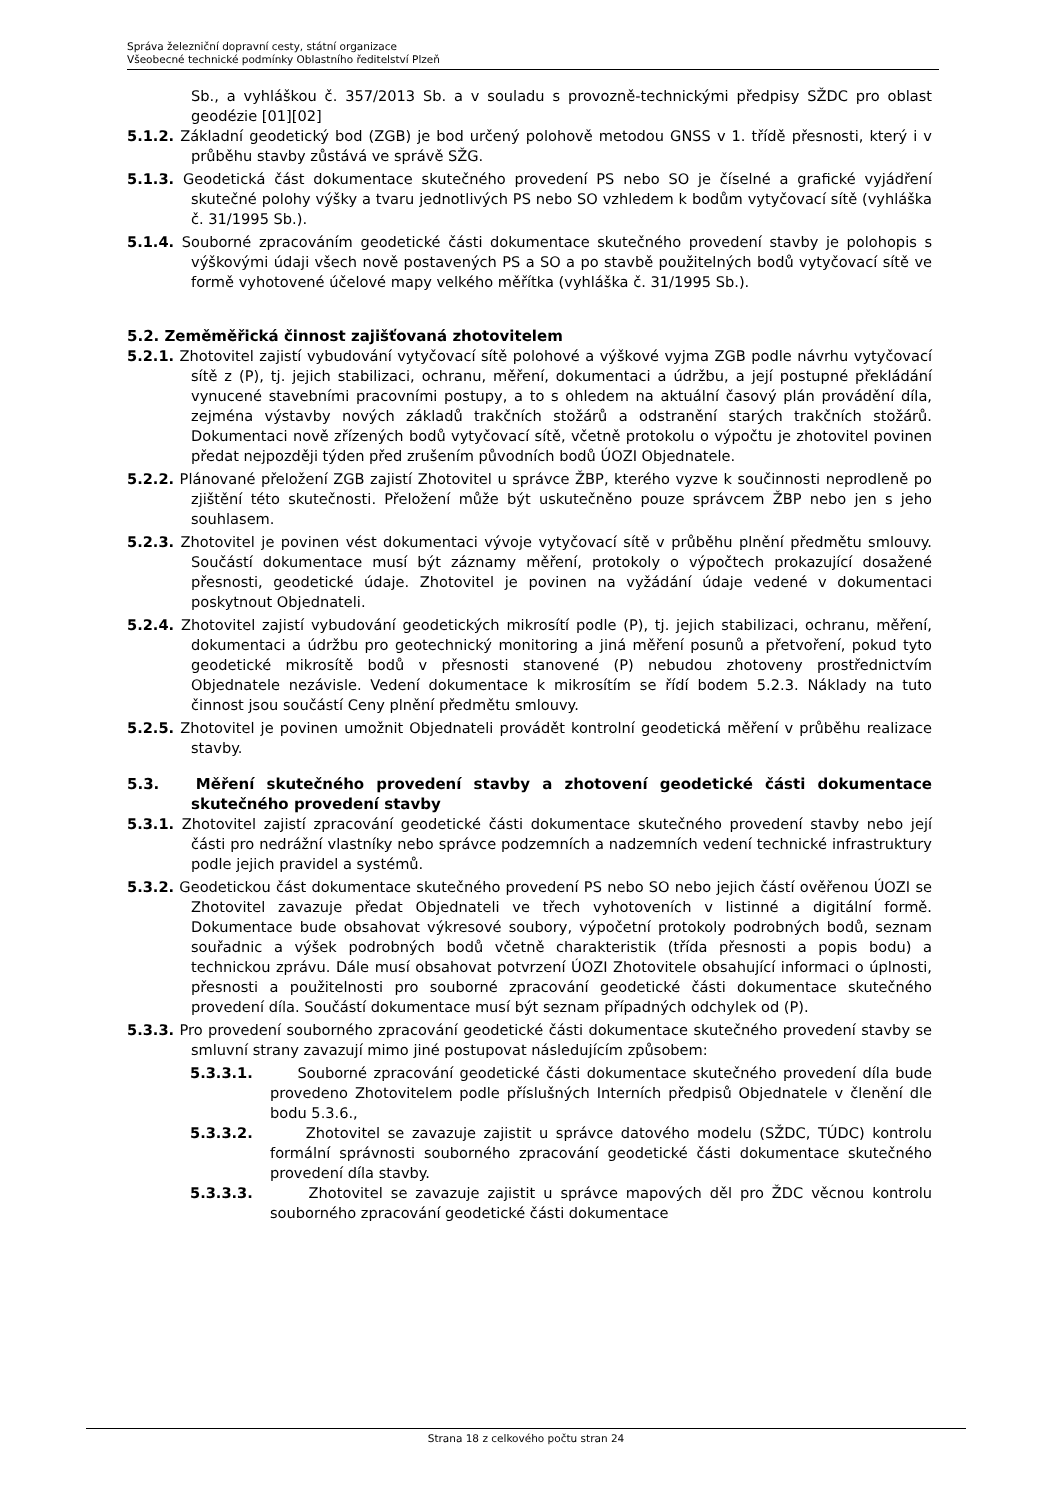Správa železniční dopravní cesty, státní organizace
Všeobecné technické podmínky Oblastního ředitelství Plzeň
Sb., a vyhláškou č. 357/2013 Sb. a v souladu s provozně-technickými předpisy SŽDC pro oblast geodézie [01][02]
5.1.2. Základní geodetický bod (ZGB) je bod určený polohově metodou GNSS v 1. třídě přesnosti, který i v průběhu stavby zůstává ve správě SŽG.
5.1.3. Geodetická část dokumentace skutečného provedení PS nebo SO je číselné a grafické vyjádření skutečné polohy výšky a tvaru jednotlivých PS nebo SO vzhledem k bodům vytyčovací sítě (vyhláška č. 31/1995 Sb.).
5.1.4. Souborné zpracováním geodetické části dokumentace skutečného provedení stavby je polohopis s výškovými údaji všech nově postavených PS a SO a po stavbě použitelných bodů vytyčovací sítě ve formě vyhotovené účelové mapy velkého měřítka (vyhláška č. 31/1995 Sb.).
5.2. Zeměměřická činnost zajišťovaná zhotovitelem
5.2.1. Zhotovitel zajistí vybudování vytyčovací sítě polohové a výškové vyjma ZGB podle návrhu vytyčovací sítě z (P), tj. jejich stabilizaci, ochranu, měření, dokumentaci a údržbu, a její postupné překládání vynucené stavebními pracovními postupy, a to s ohledem na aktuální časový plán provádění díla, zejména výstavby nových základů trakčních stožárů a odstranění starých trakčních stožárů. Dokumentaci nově zřízených bodů vytyčovací sítě, včetně protokolu o výpočtu je zhotovitel povinen předat nejpozději týden před zrušením původních bodů ÚOZI Objednatele.
5.2.2. Plánované přeložení ZGB zajistí Zhotovitel u správce ŽBP, kterého vyzve k součinnosti neprodleně po zjištění této skutečnosti. Přeložení může být uskutečněno pouze správcem ŽBP nebo jen s jeho souhlasem.
5.2.3. Zhotovitel je povinen vést dokumentaci vývoje vytyčovací sítě v průběhu plnění předmětu smlouvy. Součástí dokumentace musí být záznamy měření, protokoly o výpočtech prokazující dosažené přesnosti, geodetické údaje. Zhotovitel je povinen na vyžádání údaje vedené v dokumentaci poskytnout Objednateli.
5.2.4. Zhotovitel zajistí vybudování geodetických mikrosítí podle (P), tj. jejich stabilizaci, ochranu, měření, dokumentaci a údržbu pro geotechnický monitoring a jiná měření posunů a přetvoření, pokud tyto geodetické mikrosítě bodů v přesnosti stanovené (P) nebudou zhotoveny prostřednictvím Objednatele nezávisle. Vedení dokumentace k mikrosítím se řídí bodem 5.2.3. Náklady na tuto činnost jsou součástí Ceny plnění předmětu smlouvy.
5.2.5. Zhotovitel je povinen umožnit Objednateli provádět kontrolní geodetická měření v průběhu realizace stavby.
5.3. Měření skutečného provedení stavby a zhotovení geodetické části dokumentace skutečného provedení stavby
5.3.1. Zhotovitel zajistí zpracování geodetické části dokumentace skutečného provedení stavby nebo její části pro nedrážní vlastníky nebo správce podzemních a nadzemních vedení technické infrastruktury podle jejich pravidel a systémů.
5.3.2. Geodetickou část dokumentace skutečného provedení PS nebo SO nebo jejich částí ověřenou ÚOZI se Zhotovitel zavazuje předat Objednateli ve třech vyhotoveních v listinné a digitální formě. Dokumentace bude obsahovat výkresové soubory, výpočetní protokoly podrobných bodů, seznam souřadnic a výšek podrobných bodů včetně charakteristik (třída přesnosti a popis bodu) a technickou zprávu. Dále musí obsahovat potvrzení ÚOZI Zhotovitele obsahující informaci o úplnosti, přesnosti a použitelnosti pro souborné zpracování geodetické části dokumentace skutečného provedení díla. Součástí dokumentace musí být seznam případných odchylek od (P).
5.3.3. Pro provedení souborného zpracování geodetické části dokumentace skutečného provedení stavby se smluvní strany zavazují mimo jiné postupovat následujícím způsobem:
5.3.3.1. Souborné zpracování geodetické části dokumentace skutečného provedení díla bude provedeno Zhotovitelem podle příslušných Interních předpisů Objednatele v členění dle bodu 5.3.6.,
5.3.3.2. Zhotovitel se zavazuje zajistit u správce datového modelu (SŽDC, TÚDC) kontrolu formální správnosti souborného zpracování geodetické části dokumentace skutečného provedení díla stavby.
5.3.3.3. Zhotovitel se zavazuje zajistit u správce mapových děl pro ŽDC věcnou kontrolu souborného zpracování geodetické části dokumentace
Strana 18 z celkového počtu stran 24